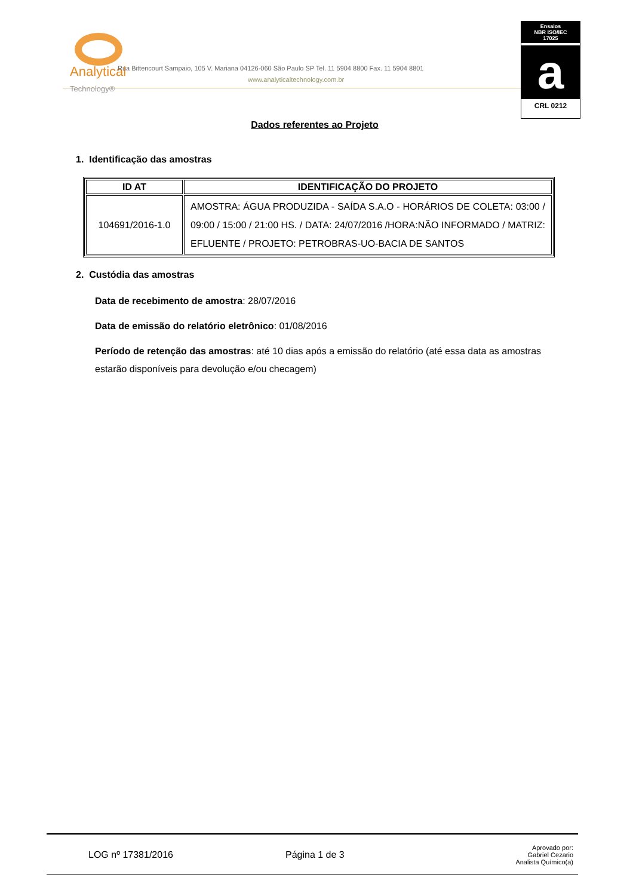Analytical
Technology®
Rua Bittencourt Sampaio, 105 V. Mariana 04126-060 São Paulo SP Tel. 11 5904 8800 Fax. 11 5904 8801
www.analyticaltechnology.com.br
Ensaios
NBR ISO/IEC
17025
a
CRL 0212
Dados referentes ao Projeto
1. Identificação das amostras
| ID AT | IDENTIFICAÇÃO DO PROJETO |
| --- | --- |
| 104691/2016-1.0 | AMOSTRA: ÁGUA PRODUZIDA - SAÍDA S.A.O - HORÁRIOS DE COLETA: 03:00 / 09:00 / 15:00 / 21:00 HS. / DATA: 24/07/2016 /HORA:NÃO INFORMADO / MATRIZ: EFLUENTE / PROJETO: PETROBRAS-UO-BACIA DE SANTOS |
2. Custódia das amostras
Data de recebimento de amostra: 28/07/2016
Data de emissão do relatório eletrônico: 01/08/2016
Período de retenção das amostras: até 10 dias após a emissão do relatório (até essa data as amostras estarão disponíveis para devolução e/ou checagem)
LOG nº 17381/2016 Página 1 de 3
Aprovado por:
Gabriel Cezario
Analista Químico(a)